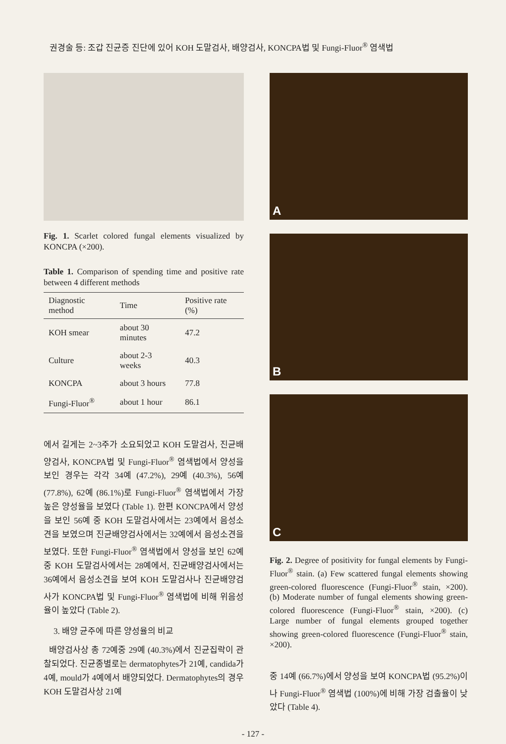권경술 등: 조갑 진균증 진단에 있어 KOH 도말검사, 배양검사, KONCPA법 및 Fungi-Fluor<sup>®</sup> 염색법
Fig. 1. Scarlet colored fungal elements visualized by KONCPA (×200).
Table 1. Comparison of spending time and positive rate between 4 different methods
| Diagnostic method | Time | Positive rate (%) |
| --- | --- | --- |
| KOH smear | about 30 minutes | 47.2 |
| Culture | about 2-3 weeks | 40.3 |
| KONCPA | about 3 hours | 77.8 |
| Fungi-Fluor<sup>®</sup> | about 1 hour | 86.1 |
에서 길게는 2~3주가 소요되었고 KOH 도말검사, 진균배양검사, KONCPA법 및 Fungi-Fluor<sup>®</sup> 염색법에서 양성을 보인 경우는 각각 34예 (47.2%), 29예 (40.3%), 56예 (77.8%), 62예 (86.1%)로 Fungi-Fluor<sup>®</sup> 염색법에서 가장 높은 양성율을 보였다 (Table 1). 한편 KONCPA에서 양성을 보인 56예 중 KOH 도말검사에서는 23예에서 음성소견을 보였으며 진균배양검사에서는 32예에서 음성소견을 보였다. 또한 Fungi-Fluor<sup>®</sup> 염색법에서 양성을 보인 62예중 KOH 도말검사에서는 28예에서, 진균배양검사에서는 36예에서 음성소견을 보여 KOH 도말검사나 진균배양검사가 KONCPA법 및 Fungi-Fluor<sup>®</sup> 염색법에 비해 위음성율이 높았다 (Table 2).
3. 배양 균주에 따른 양성율의 비교
배양검사상 총 72예중 29예 (40.3%)에서 진균집락이 관찰되었다. 진균종별로는 dermatophytes가 21예, candida가 4예, mould가 4예에서 배양되었다. Dermatophytes의 경우 KOH 도말검사상 21예
A
B
C
Fig. 2. Degree of positivity for fungal elements by Fungi-Fluor<sup>®</sup> stain. (a) Few scattered fungal elements showing green-colored fluorescence (Fungi-Fluor<sup>®</sup> stain, ×200). (b) Moderate number of fungal elements showing green-colored fluorescence (Fungi-Fluor<sup>®</sup> stain, ×200). (c) Large number of fungal elements grouped together showing green-colored fluorescence (Fungi-Fluor<sup>®</sup> stain, ×200).
중 14예 (66.7%)에서 양성을 보여 KONCPA법 (95.2%)이나 Fungi-Fluor<sup>®</sup> 염색법 (100%)에 비해 가장 검출율이 낮았다 (Table 4).
- 127 -